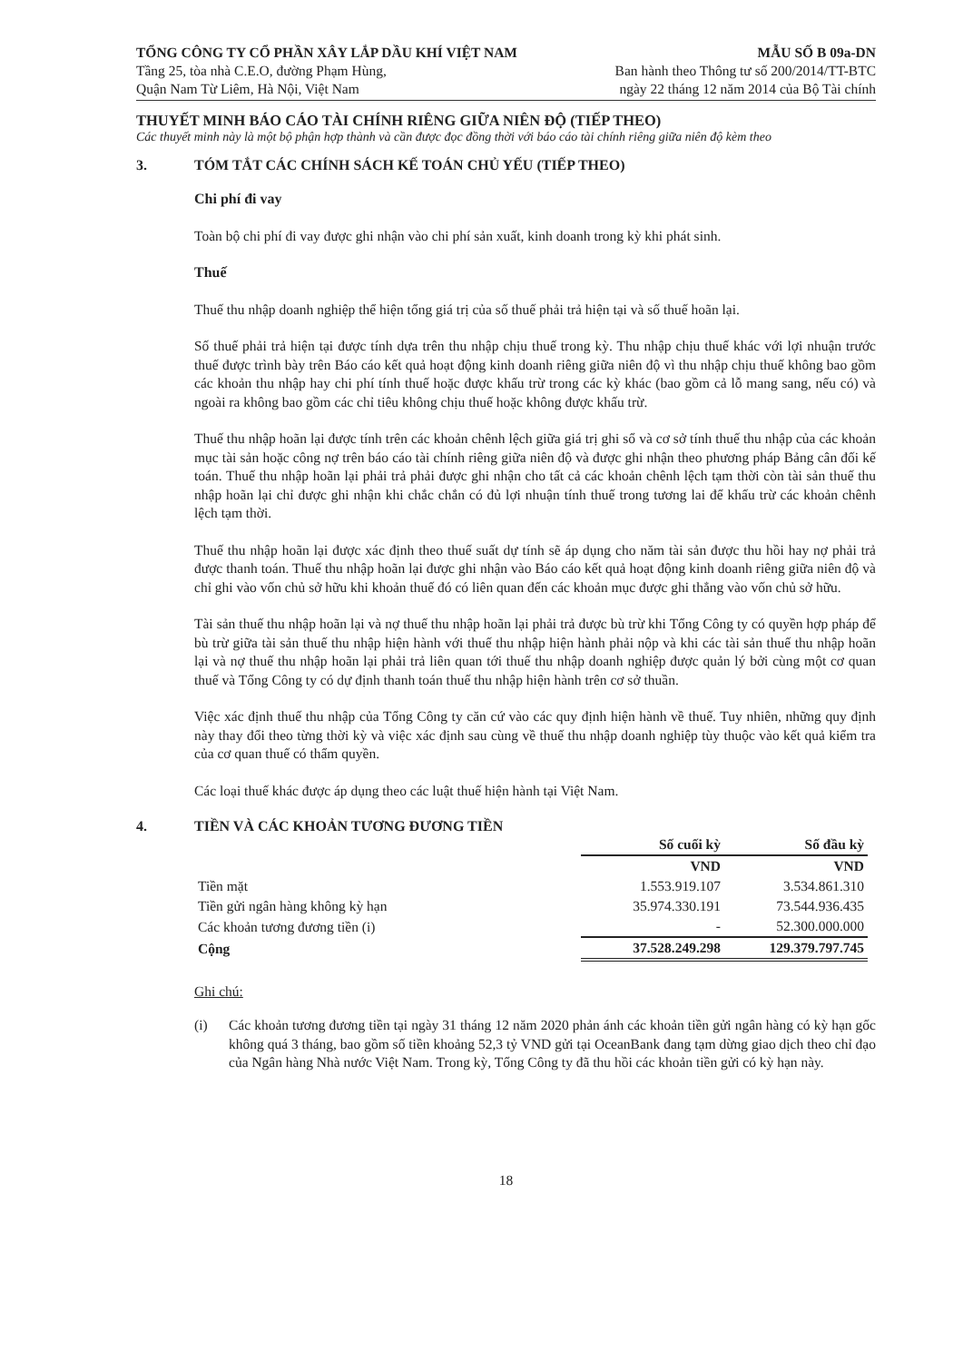TỔNG CÔNG TY CỔ PHẦN XÂY LẮP DẦU KHÍ VIỆT NAM
Tầng 25, tòa nhà C.E.O, đường Phạm Hùng,
Quận Nam Từ Liêm, Hà Nội, Việt Nam
MẪU SỐ B 09a-DN
Ban hành theo Thông tư số 200/2014/TT-BTC
ngày 22 tháng 12 năm 2014 của Bộ Tài chính
THUYẾT MINH BÁO CÁO TÀI CHÍNH RIÊNG GIỮA NIÊN ĐỘ (TIẾP THEO)
Các thuyết minh này là một bộ phận hợp thành và cần được đọc đồng thời với báo cáo tài chính riêng giữa niên độ kèm theo
3. TÓM TẮT CÁC CHÍNH SÁCH KẾ TOÁN CHỦ YẾU (TIẾP THEO)
Chi phí đi vay
Toàn bộ chi phí đi vay được ghi nhận vào chi phí sản xuất, kinh doanh trong kỳ khi phát sinh.
Thuế
Thuế thu nhập doanh nghiệp thể hiện tổng giá trị của số thuế phải trả hiện tại và số thuế hoãn lại.
Số thuế phải trả hiện tại được tính dựa trên thu nhập chịu thuế trong kỳ. Thu nhập chịu thuế khác với lợi nhuận trước thuế được trình bày trên Báo cáo kết quả hoạt động kinh doanh riêng giữa niên độ vì thu nhập chịu thuế không bao gồm các khoản thu nhập hay chi phí tính thuế hoặc được khấu trừ trong các kỳ khác (bao gồm cả lỗ mang sang, nếu có) và ngoài ra không bao gồm các chỉ tiêu không chịu thuế hoặc không được khấu trừ.
Thuế thu nhập hoãn lại được tính trên các khoản chênh lệch giữa giá trị ghi sổ và cơ sở tính thuế thu nhập của các khoản mục tài sản hoặc công nợ trên báo cáo tài chính riêng giữa niên độ và được ghi nhận theo phương pháp Bảng cân đối kế toán. Thuế thu nhập hoãn lại phải trả phải được ghi nhận cho tất cả các khoản chênh lệch tạm thời còn tài sản thuế thu nhập hoãn lại chỉ được ghi nhận khi chắc chắn có đủ lợi nhuận tính thuế trong tương lai để khấu trừ các khoản chênh lệch tạm thời.
Thuế thu nhập hoãn lại được xác định theo thuế suất dự tính sẽ áp dụng cho năm tài sản được thu hồi hay nợ phải trả được thanh toán. Thuế thu nhập hoãn lại được ghi nhận vào Báo cáo kết quả hoạt động kinh doanh riêng giữa niên độ và chỉ ghi vào vốn chủ sở hữu khi khoản thuế đó có liên quan đến các khoản mục được ghi thẳng vào vốn chủ sở hữu.
Tài sản thuế thu nhập hoãn lại và nợ thuế thu nhập hoãn lại phải trả được bù trừ khi Tổng Công ty có quyền hợp pháp để bù trừ giữa tài sản thuế thu nhập hiện hành với thuế thu nhập hiện hành phải nộp và khi các tài sản thuế thu nhập hoãn lại và nợ thuế thu nhập hoãn lại phải trả liên quan tới thuế thu nhập doanh nghiệp được quản lý bởi cùng một cơ quan thuế và Tổng Công ty có dự định thanh toán thuế thu nhập hiện hành trên cơ sở thuần.
Việc xác định thuế thu nhập của Tổng Công ty căn cứ vào các quy định hiện hành về thuế. Tuy nhiên, những quy định này thay đổi theo từng thời kỳ và việc xác định sau cùng về thuế thu nhập doanh nghiệp tùy thuộc vào kết quả kiểm tra của cơ quan thuế có thẩm quyền.
Các loại thuế khác được áp dụng theo các luật thuế hiện hành tại Việt Nam.
4. TIỀN VÀ CÁC KHOẢN TƯƠNG ĐƯƠNG TIỀN
| | Số cuối kỳ | Số đầu kỳ |
| --- | --- | --- |
| | VND | VND |
| Tiền mặt | 1.553.919.107 | 3.534.861.310 |
| Tiền gửi ngân hàng không kỳ hạn | 35.974.330.191 | 73.544.936.435 |
| Các khoản tương đương tiền (i) | - | 52.300.000.000 |
| Cộng | 37.528.249.298 | 129.379.797.745 |
Ghi chú:
(i) Các khoản tương đương tiền tại ngày 31 tháng 12 năm 2020 phản ánh các khoản tiền gửi ngân hàng có kỳ hạn gốc không quá 3 tháng, bao gồm số tiền khoảng 52,3 tỷ VND gửi tại OceanBank đang tạm dừng giao dịch theo chỉ đạo của Ngân hàng Nhà nước Việt Nam. Trong kỳ, Tổng Công ty đã thu hồi các khoản tiền gửi có kỳ hạn này.
18